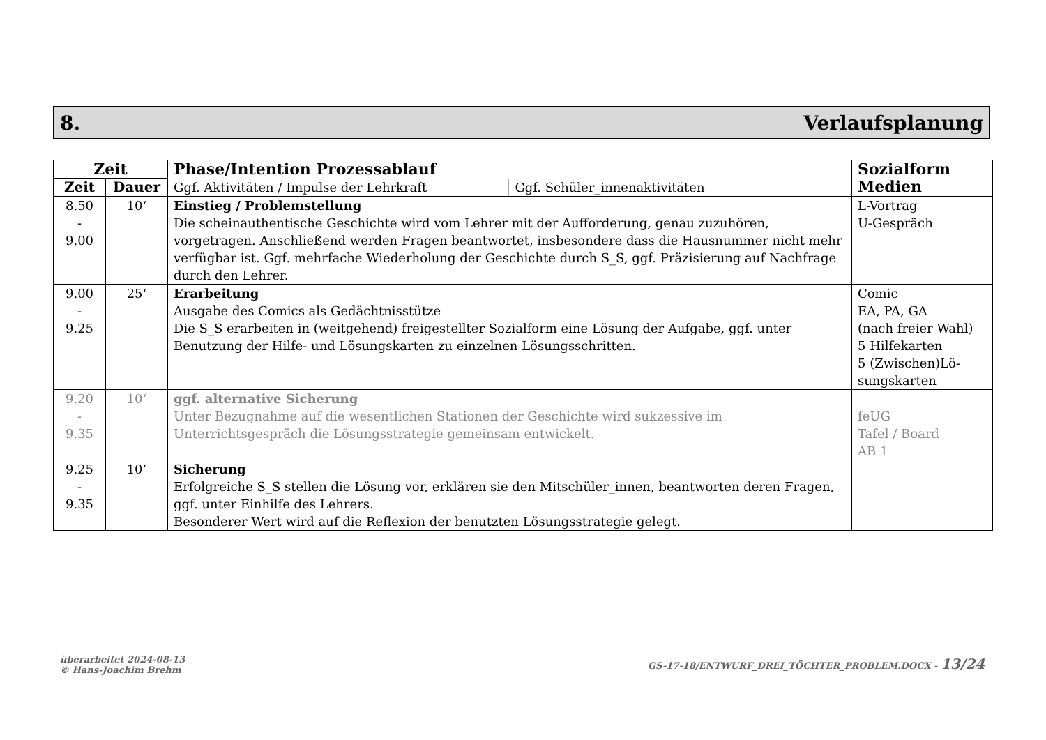8. Verlaufsplanung
| Zeit | | Phase/Intention Prozessablauf | | Sozialform Medien |
| --- | --- | --- | --- | --- |
| Zeit | Dauer | Ggf. Aktivitäten / Impulse der Lehrkraft | Ggf. Schüler_innenaktivitäten | |
| 8.50 - 9.00 | 10‘ | Einstieg / Problemstellung Die scheinauthentische Geschichte wird vom Lehrer mit der Aufforderung, genau zuzuhören, vorgetragen. Anschließend werden Fragen beantwortet, insbesondere dass die Hausnummer nicht mehr verfügbar ist. Ggf. mehrfache Wiederholung der Geschichte durch S_S, ggf. Präzisierung auf Nachfrage durch den Lehrer. | | L-Vortrag U-Gespräch |
| 9.00 - 9.25 | 25‘ | Erarbeitung Ausgabe des Comics als Gedächtnisstütze Die S_S erarbeiten in (weitgehend) freigestellter Sozialform eine Lösung der Aufgabe, ggf. unter Benutzung der Hilfe- und Lösungskarten zu einzelnen Lösungsschritten. | | Comic EA, PA, GA (nach freier Wahl) 5 Hilfekarten 5 (Zwischen)Lö- sungskarten |
| 9.20 - 9.35 | 10‘ | ggf. alternative Sicherung Unter Bezugnahme auf die wesentlichen Stationen der Geschichte wird sukzessive im Unterrichtsgespräch die Lösungsstrategie gemeinsam entwickelt. | | feUG Tafel / Board AB 1 |
| 9.25 - 9.35 | 10‘ | Sicherung Erfolgreiche S_S stellen die Lösung vor, erklären sie den Mitschüler_innen, beantworten deren Fragen, ggf. unter Einhilfe des Lehrers. Besonderer Wert wird auf die Reflexion der benutzten Lösungsstrategie gelegt. | | |
überarbeitet 2024-08-13
© Hans-Joachim Brehm
GS-17-18/ENTWURF_DREI_TÖCHTER_PROBLEM.DOCX - 13/24